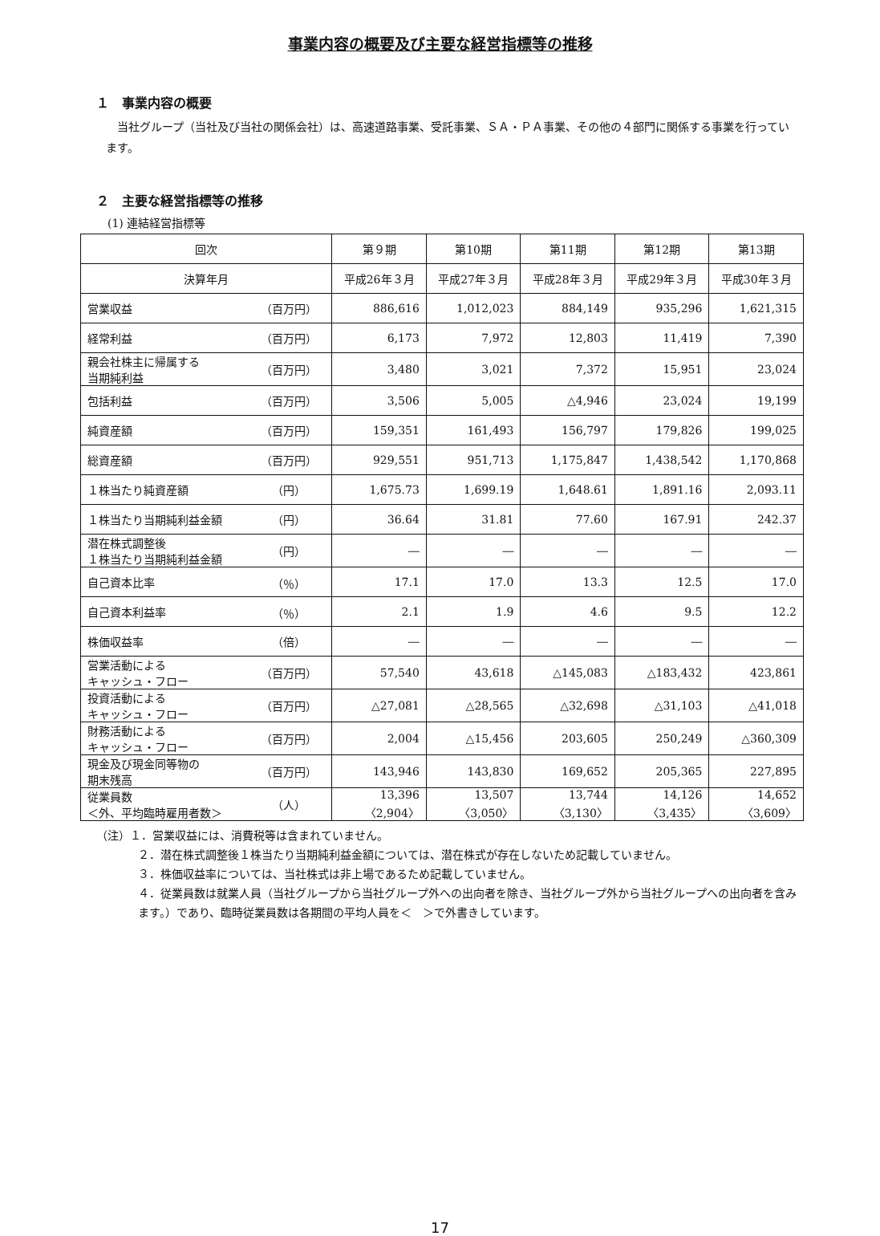事業内容の概要及び主要な経営指標等の推移
１　事業内容の概要
当社グループ（当社及び当社の関係会社）は、高速道路事業、受託事業、ＳＡ・ＰＡ事業、その他の４部門に関係する事業を行っています。
２　主要な経営指標等の推移
(1) 連結経営指標等
| 回次 | | 第９期 | 第10期 | 第11期 | 第12期 | 第13期 |
| --- | --- | --- | --- | --- | --- | --- |
| 決算年月 | | 平成26年３月 | 平成27年３月 | 平成28年３月 | 平成29年３月 | 平成30年３月 |
| 営業収益 | （百万円） | 886,616 | 1,012,023 | 884,149 | 935,296 | 1,621,315 |
| 経常利益 | （百万円） | 6,173 | 7,972 | 12,803 | 11,419 | 7,390 |
| 親会社株主に帰属する 当期純利益 | （百万円） | 3,480 | 3,021 | 7,372 | 15,951 | 23,024 |
| 包括利益 | （百万円） | 3,506 | 5,005 | △4,946 | 23,024 | 19,199 |
| 純資産額 | （百万円） | 159,351 | 161,493 | 156,797 | 179,826 | 199,025 |
| 総資産額 | （百万円） | 929,551 | 951,713 | 1,175,847 | 1,438,542 | 1,170,868 |
| １株当たり純資産額 | （円） | 1,675.73 | 1,699.19 | 1,648.61 | 1,891.16 | 2,093.11 |
| １株当たり当期純利益金額 | （円） | 36.64 | 31.81 | 77.60 | 167.91 | 242.37 |
| 潜在株式調整後 １株当たり当期純利益金額 | （円） | ― | ― | ― | ― | ― |
| 自己資本比率 | （％） | 17.1 | 17.0 | 13.3 | 12.5 | 17.0 |
| 自己資本利益率 | （％） | 2.1 | 1.9 | 4.6 | 9.5 | 12.2 |
| 株価収益率 | （倍） | ― | ― | ― | ― | ― |
| 営業活動による キャッシュ・フロー | （百万円） | 57,540 | 43,618 | △145,083 | △183,432 | 423,861 |
| 投資活動による キャッシュ・フロー | （百万円） | △27,081 | △28,565 | △32,698 | △31,103 | △41,018 |
| 財務活動による キャッシュ・フロー | （百万円） | 2,004 | △15,456 | 203,605 | 250,249 | △360,309 |
| 現金及び現金同等物の 期末残高 | （百万円） | 143,946 | 143,830 | 169,652 | 205,365 | 227,895 |
| 従業員数 ＜外、平均臨時雇用者数＞ | （人） | 13,396 〈2,904〉 | 13,507 〈3,050〉 | 13,744 〈3,130〉 | 14,126 〈3,435〉 | 14,652 〈3,609〉 |
（注）１．営業収益には、消費税等は含まれていません。
２．潜在株式調整後１株当たり当期純利益金額については、潜在株式が存在しないため記載していません。
３．株価収益率については、当社株式は非上場であるため記載していません。
４．従業員数は就業人員（当社グループから当社グループ外への出向者を除き、当社グループ外から当社グループへの出向者を含みます。）であり、臨時従業員数は各期間の平均人員を＜　＞で外書きしています。
17